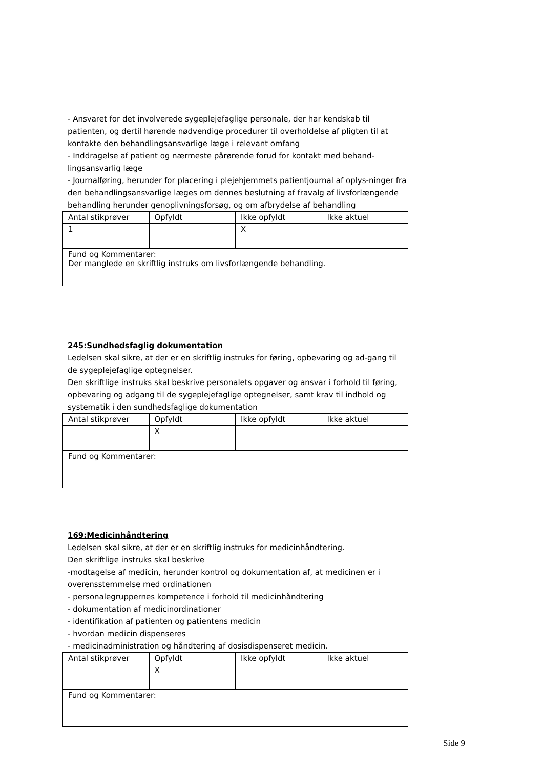- Ansvaret for det involverede sygeplejefaglige personale, der har kendskab til patienten, og dertil hørende nødvendige procedurer til overholdelse af pligten til at kontakte den behandlingsansvarlige læge i relevant omfang
- Inddragelse af patient og nærmeste pårørende forud for kontakt med behand-lingsansvarlig læge
- Journalføring, herunder for placering i plejehjemmets patientjournal af oplys-ninger fra den behandlingsansvarlige læges om dennes beslutning af fravalg af livsforlængende behandling herunder genoplivningsforsøg, og om afbrydelse af behandling
| Antal stikprøver | Opfyldt | Ikke opfyldt | Ikke aktuel |
| 1 | | X | |
| Fund og Kommentarer: Der manglede en skriftlig instruks om livsforlængende behandling. | | | |
245:Sundhedsfaglig dokumentation
Ledelsen skal sikre, at der er en skriftlig instruks for føring, opbevaring og ad-gang til de sygeplejefaglige optegnelser.
Den skriftlige instruks skal beskrive personalets opgaver og ansvar i forhold til føring, opbevaring og adgang til de sygeplejefaglige optegnelser, samt krav til indhold og systematik i den sundhedsfaglige dokumentation
| Antal stikprøver | Opfyldt | Ikke opfyldt | Ikke aktuel |
| | X | | |
| Fund og Kommentarer: | | | |
169:Medicinhåndtering
Ledelsen skal sikre, at der er en skriftlig instruks for medicinhåndtering.
Den skriftlige instruks skal beskrive
-modtagelse af medicin, herunder kontrol og dokumentation af, at medicinen er i overensstemmelse med ordinationen
- personalegruppernes kompetence i forhold til medicinhåndtering
- dokumentation af medicinordinationer
- identifikation af patienten og patientens medicin
- hvordan medicin dispenseres
- medicinadministration og håndtering af dosisdispenseret medicin.
| Antal stikprøver | Opfyldt | Ikke opfyldt | Ikke aktuel |
| | X | | |
| Fund og Kommentarer: | | | |
Side 9